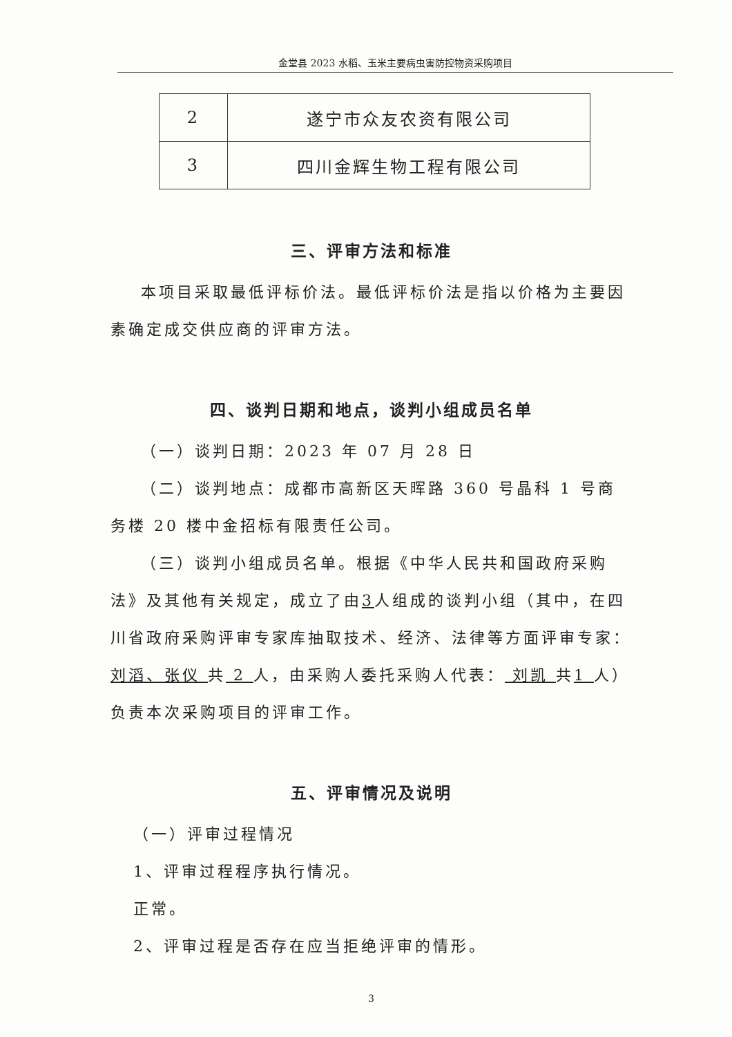金堂县 2023 水稻、玉米主要病虫害防控物资采购项目
| 2 | 遂宁市众友农资有限公司 |
| 3 | 四川金辉生物工程有限公司 |
三、评审方法和标准
本项目采取最低评标价法。最低评标价法是指以价格为主要因素确定成交供应商的评审方法。
四、谈判日期和地点，谈判小组成员名单
（一）谈判日期：2023 年 07 月 28 日
（二）谈判地点：成都市高新区天晖路 360 号晶科 1 号商务楼 20 楼中金招标有限责任公司。
（三）谈判小组成员名单。根据《中华人民共和国政府采购法》及其他有关规定，成立了由3人组成的谈判小组（其中，在四川省政府采购评审专家库抽取技术、经济、法律等方面评审专家： 刘滔、张仪 共 2 人，由采购人委托采购人代表： 刘凯 共1 人）负责本次采购项目的评审工作。
五、评审情况及说明
（一）评审过程情况
1、评审过程程序执行情况。
正常。
2、评审过程是否存在应当拒绝评审的情形。
3